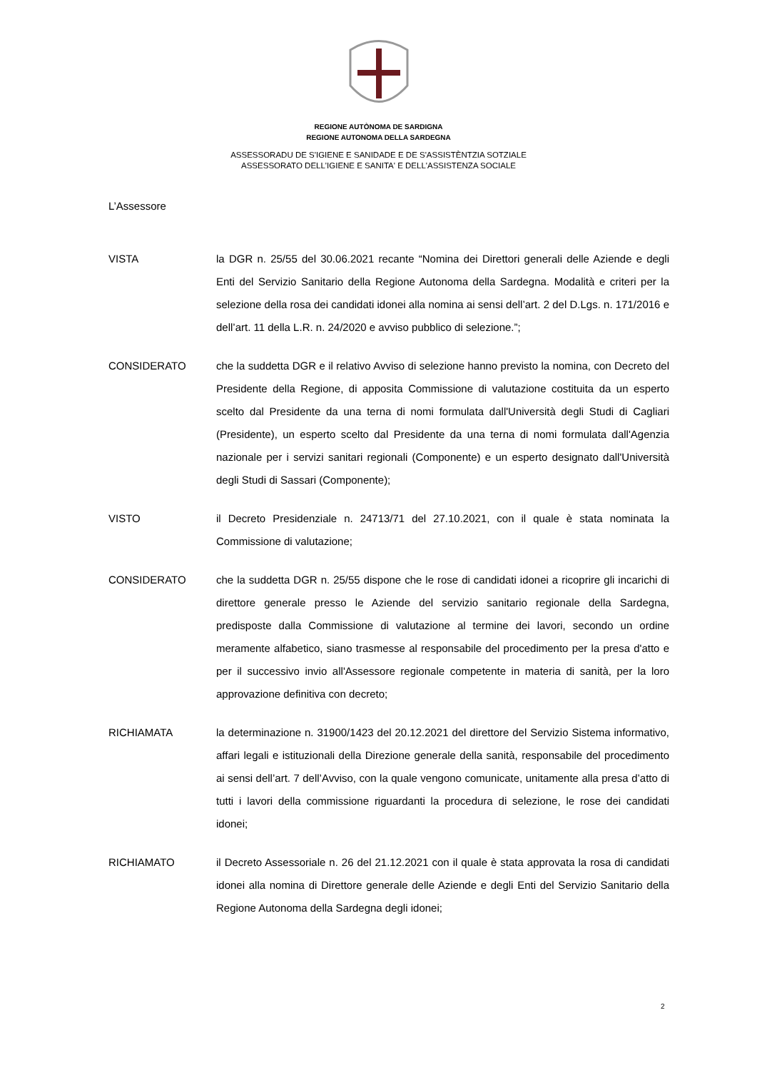REGIONE AUTÒNOMA DE SARDIGNA
REGIONE AUTONOMA DELLA SARDEGNA
ASSESSORADU DE S'IGIENE E SANIDADE E DE S'ASSISTÈNTZIA SOTZIALE
ASSESSORATO DELL'IGIENE E SANITA' E DELL'ASSISTENZA SOCIALE
L’Assessore
VISTA la DGR n. 25/55 del 30.06.2021 recante “Nomina dei Direttori generali delle Aziende e degli Enti del Servizio Sanitario della Regione Autonoma della Sardegna. Modalità e criteri per la selezione della rosa dei candidati idonei alla nomina ai sensi dell’art. 2 del D.Lgs. n. 171/2016 e dell’art. 11 della L.R. n. 24/2020 e avviso pubblico di selezione.”;
CONSIDERATO che la suddetta DGR e il relativo Avviso di selezione hanno previsto la nomina, con Decreto del Presidente della Regione, di apposita Commissione di valutazione costituita da un esperto scelto dal Presidente da una terna di nomi formulata dall'Università degli Studi di Cagliari (Presidente), un esperto scelto dal Presidente da una terna di nomi formulata dall'Agenzia nazionale per i servizi sanitari regionali (Componente) e un esperto designato dall'Università degli Studi di Sassari (Componente);
VISTO il Decreto Presidenziale n. 24713/71 del 27.10.2021, con il quale è stata nominata la Commissione di valutazione;
CONSIDERATO che la suddetta DGR n. 25/55 dispone che le rose di candidati idonei a ricoprire gli incarichi di direttore generale presso le Aziende del servizio sanitario regionale della Sardegna, predisposte dalla Commissione di valutazione al termine dei lavori, secondo un ordine meramente alfabetico, siano trasmesse al responsabile del procedimento per la presa d'atto e per il successivo invio all'Assessore regionale competente in materia di sanità, per la loro approvazione definitiva con decreto;
RICHIAMATA la determinazione n. 31900/1423 del 20.12.2021 del direttore del Servizio Sistema informativo, affari legali e istituzionali della Direzione generale della sanità, responsabile del procedimento ai sensi dell’art. 7 dell’Avviso, con la quale vengono comunicate, unitamente alla presa d’atto di tutti i lavori della commissione riguardanti la procedura di selezione, le rose dei candidati idonei;
RICHIAMATO il Decreto Assessoriale n. 26 del 21.12.2021 con il quale è stata approvata la rosa di candidati idonei alla nomina di Direttore generale delle Aziende e degli Enti del Servizio Sanitario della Regione Autonoma della Sardegna degli idonei;
2